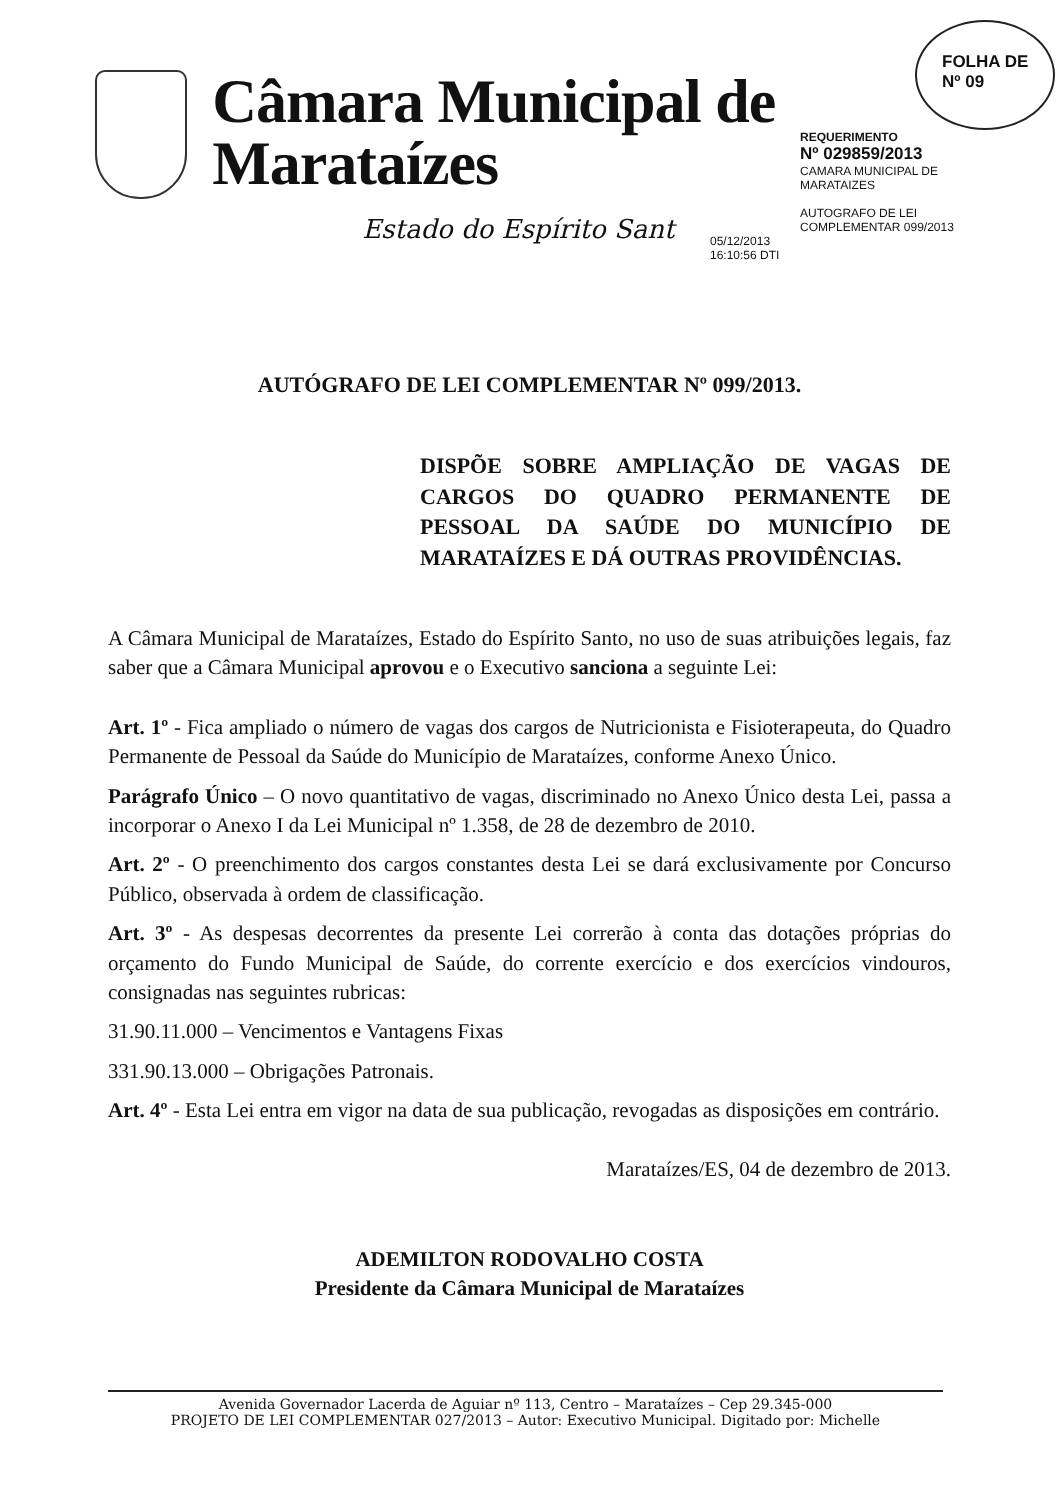Câmara Municipal de Marataízes
Estado do Espírito Sant
FOLHA DE
Nº 09
REQUERIMENTO
Nº 029859/2013
CAMARA MUNICIPAL DE
MARATAIZES
AUTOGRAFO DE LEI
COMPLEMENTAR 099/2013
05/12/2013
16:10:56 DTI
AUTÓGRAFO DE LEI COMPLEMENTAR Nº 099/2013.
DISPÕE SOBRE AMPLIAÇÃO DE VAGAS DE CARGOS DO QUADRO PERMANENTE DE PESSOAL DA SAÚDE DO MUNICÍPIO DE MARATAÍZES E DÁ OUTRAS PROVIDÊNCIAS.
A Câmara Municipal de Marataízes, Estado do Espírito Santo, no uso de suas atribuições legais, faz saber que a Câmara Municipal aprovou e o Executivo sanciona a seguinte Lei:
Art. 1º - Fica ampliado o número de vagas dos cargos de Nutricionista e Fisioterapeuta, do Quadro Permanente de Pessoal da Saúde do Município de Marataízes, conforme Anexo Único.
Parágrafo Único – O novo quantitativo de vagas, discriminado no Anexo Único desta Lei, passa a incorporar o Anexo I da Lei Municipal nº 1.358, de 28 de dezembro de 2010.
Art. 2º - O preenchimento dos cargos constantes desta Lei se dará exclusivamente por Concurso Público, observada à ordem de classificação.
Art. 3º - As despesas decorrentes da presente Lei correrão à conta das dotações próprias do orçamento do Fundo Municipal de Saúde, do corrente exercício e dos exercícios vindouros, consignadas nas seguintes rubricas:
31.90.11.000 – Vencimentos e Vantagens Fixas
331.90.13.000 – Obrigações Patronais.
Art. 4º - Esta Lei entra em vigor na data de sua publicação, revogadas as disposições em contrário.
Marataízes/ES, 04 de dezembro de 2013.
ADEMILTON RODOVALHO COSTA
Presidente da Câmara Municipal de Marataízes
Avenida Governador Lacerda de Aguiar nº 113, Centro – Marataízes – Cep 29.345-000
PROJETO DE LEI COMPLEMENTAR 027/2013 – Autor: Executivo Municipal. Digitado por: Michelle